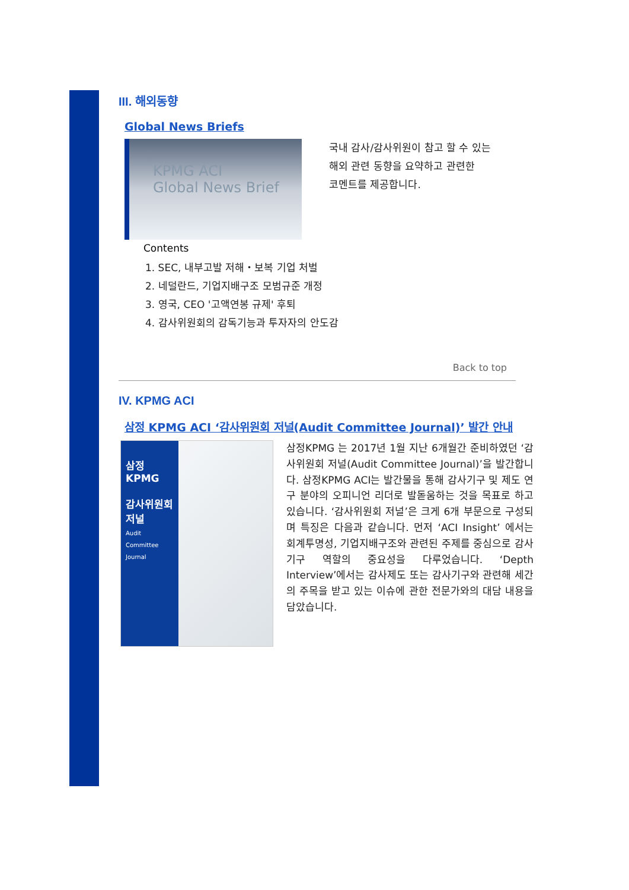III. 해외동향
Global News Briefs
KPMG ACI
Global News Brief
국내 감사/감사위원이 참고 할 수 있는
해외 관련 동향을 요약하고 관련한
코멘트를 제공합니다.
Contents
1. SEC, 내부고발 저해・보복 기업 처벌
2. 네덜란드, 기업지배구조 모범규준 개정
3. 영국, CEO '고액연봉 규제' 후퇴
4. 감사위원회의 감독기능과 투자자의 안도감
Back to top
IV. KPMG ACI
삼정 KPMG ACI ‘감사위원회 저널(Audit Committee Journal)’ 발간 안내
삼정 KPMG
감사위원회
저널
Audit Committee Journal
삼정KPMG 는 2017년 1월 지난 6개월간 준비하였던 ‘감사위원회 저널(Audit Committee Journal)’을 발간합니다. 삼정KPMG ACI는 발간물을 통해 감사기구 및 제도 연구 분야의 오피니언 리더로 발돋움하는 것을 목표로 하고 있습니다. ‘감사위원회 저널’은 크게 6개 부문으로 구성되며 특징은 다음과 같습니다. 먼저 ‘ACI Insight’ 에서는 회계투명성, 기업지배구조와 관련된 주제를 중심으로 감사기구 역할의 중요성을 다루었습니다. ‘Depth Interview’에서는 감사제도 또는 감사기구와 관련해 세간의 주목을 받고 있는 이슈에 관한 전문가와의 대담 내용을 담았습니다.